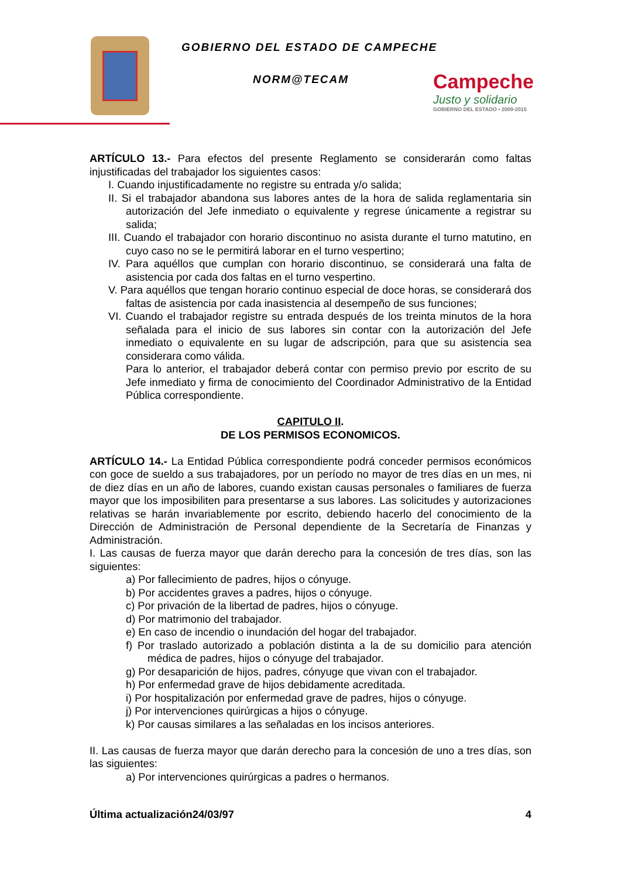GOBIERNO DEL ESTADO DE CAMPECHE
NORM@TECAM
Campeche
Justo y solidario
GOBIERNO DEL ESTADO • 2009-2015
ARTÍCULO 13.- Para efectos del presente Reglamento se considerarán como faltas injustificadas del trabajador los siguientes casos:
I. Cuando injustificadamente no registre su entrada y/o salida;
II. Si el trabajador abandona sus labores antes de la hora de salida reglamentaria sin autorización del Jefe inmediato o equivalente y regrese únicamente a registrar su salida;
III. Cuando el trabajador con horario discontinuo no asista durante el turno matutino, en cuyo caso no se le permitirá laborar en el turno vespertino;
IV. Para aquéllos que cumplan con horario discontinuo, se considerará una falta de asistencia por cada dos faltas en el turno vespertino.
V. Para aquéllos que tengan horario continuo especial de doce horas, se considerará dos faltas de asistencia por cada inasistencia al desempeño de sus funciones;
VI. Cuando el trabajador registre su entrada después de los treinta minutos de la hora señalada para el inicio de sus labores sin contar con la autorización del Jefe inmediato o equivalente en su lugar de adscripción, para que su asistencia sea considerara como válida.
Para lo anterior, el trabajador deberá contar con permiso previo por escrito de su Jefe inmediato y firma de conocimiento del Coordinador Administrativo de la Entidad Pública correspondiente.
CAPITULO II.
DE LOS PERMISOS ECONOMICOS.
ARTÍCULO 14.- La Entidad Pública correspondiente podrá conceder permisos económicos con goce de sueldo a sus trabajadores, por un período no mayor de tres días en un mes, ni de diez días en un año de labores, cuando existan causas personales o familiares de fuerza mayor que los imposibiliten para presentarse a sus labores. Las solicitudes y autorizaciones relativas se harán invariablemente por escrito, debiendo hacerlo del conocimiento de la Dirección de Administración de Personal dependiente de la Secretaría de Finanzas y Administración.
I. Las causas de fuerza mayor que darán derecho para la concesión de tres días, son las siguientes:
a) Por fallecimiento de padres, hijos o cónyuge.
b) Por accidentes graves a padres, hijos o cónyuge.
c) Por privación de la libertad de padres, hijos o cónyuge.
d) Por matrimonio del trabajador.
e) En caso de incendio o inundación del hogar del trabajador.
f) Por traslado autorizado a población distinta a la de su domicilio para atención médica de padres, hijos o cónyuge del trabajador.
g) Por desaparición de hijos, padres, cónyuge que vivan con el trabajador.
h) Por enfermedad grave de hijos debidamente acreditada.
i) Por hospitalización por enfermedad grave de padres, hijos o cónyuge.
j) Por intervenciones quirúrgicas a hijos o cónyuge.
k) Por causas similares a las señaladas en los incisos anteriores.
II. Las causas de fuerza mayor que darán derecho para la concesión de uno a tres días, son las siguientes:
a) Por intervenciones quirúrgicas a padres o hermanos.
Última actualización24/03/97 4